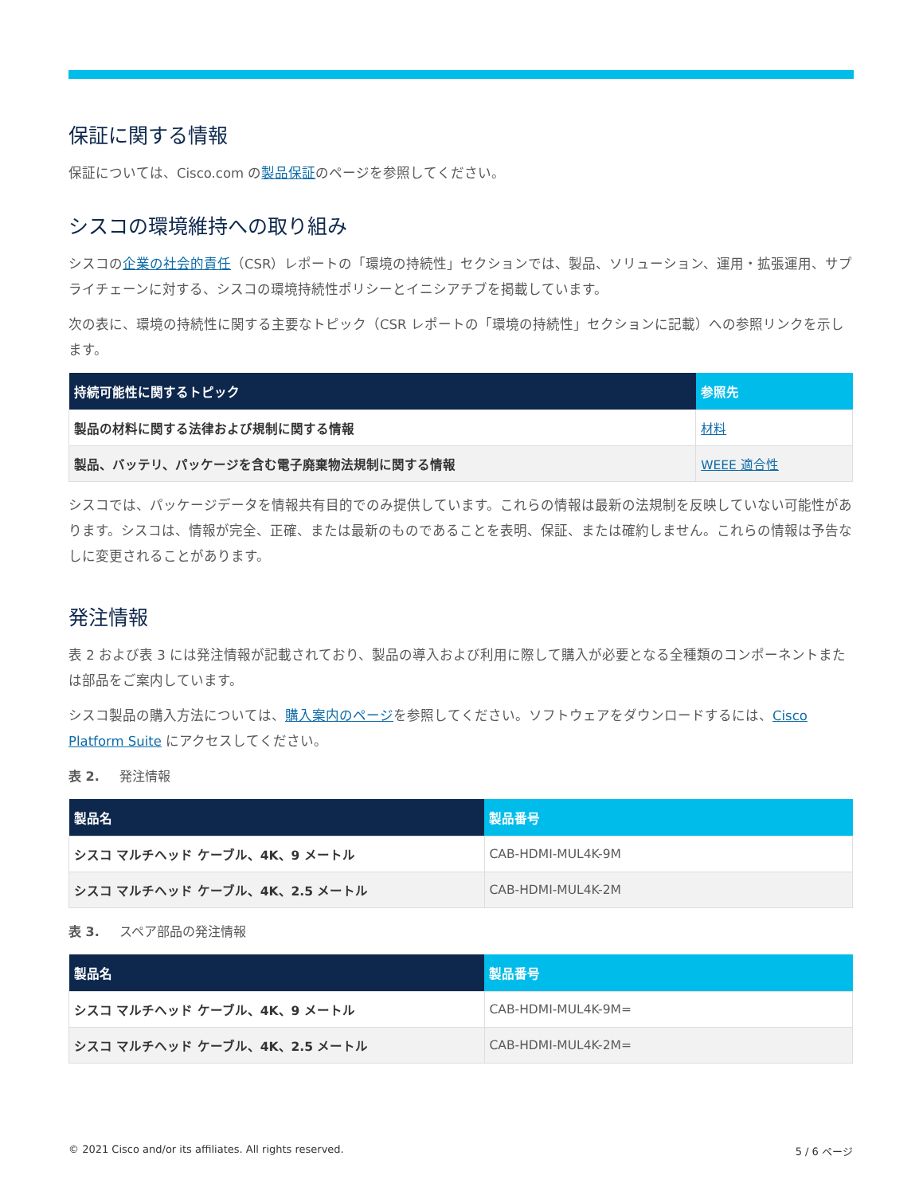保証に関する情報
保証については、Cisco.com の製品保証のページを参照してください。
シスコの環境維持への取り組み
シスコの企業の社会的責任（CSR）レポートの「環境の持続性」セクションでは、製品、ソリューション、運用・拡張運用、サプライチェーンに対する、シスコの環境持続性ポリシーとイニシアチブを掲載しています。
次の表に、環境の持続性に関する主要なトピック（CSR レポートの「環境の持続性」セクションに記載）への参照リンクを示します。
| 持続可能性に関するトピック | 参照先 |
| --- | --- |
| 製品の材料に関する法律および規制に関する情報 | 材料 |
| 製品、バッテリ、パッケージを含む電子廃棄物法規制に関する情報 | WEEE 適合性 |
シスコでは、パッケージデータを情報共有目的でのみ提供しています。これらの情報は最新の法規制を反映していない可能性があります。シスコは、情報が完全、正確、または最新のものであることを表明、保証、または確約しません。これらの情報は予告なしに変更されることがあります。
発注情報
表 2 および表 3 には発注情報が記載されており、製品の導入および利用に際して購入が必要となる全種類のコンポーネントまたは部品をご案内しています。
シスコ製品の購入方法については、購入案内のページを参照してください。ソフトウェアをダウンロードするには、Cisco Platform Suite にアクセスしてください。
表 2. 発注情報
| 製品名 | 製品番号 |
| --- | --- |
| シスコ マルチヘッド ケーブル、4K、9 メートル | CAB-HDMI-MUL4K-9M |
| シスコ マルチヘッド ケーブル、4K、2.5 メートル | CAB-HDMI-MUL4K-2M |
表 3. スペア部品の発注情報
| 製品名 | 製品番号 |
| --- | --- |
| シスコ マルチヘッド ケーブル、4K、9 メートル | CAB-HDMI-MUL4K-9M= |
| シスコ マルチヘッド ケーブル、4K、2.5 メートル | CAB-HDMI-MUL4K-2M= |
© 2021 Cisco and/or its affiliates. All rights reserved. 5 / 6 ページ